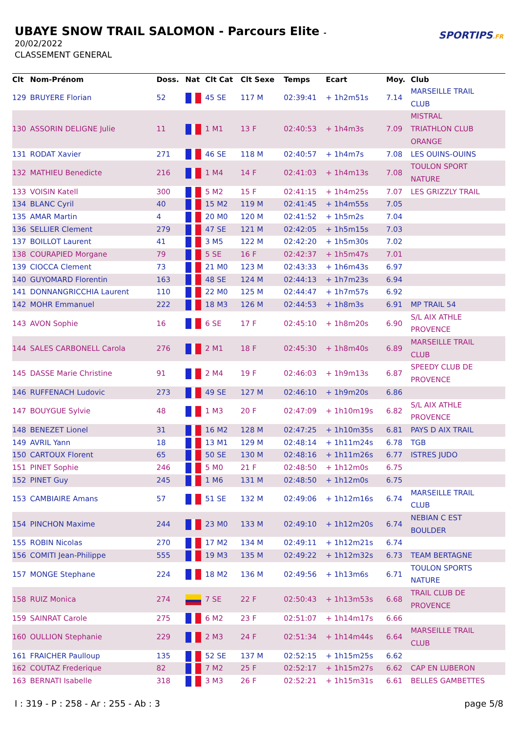UBAYE SNOW TRAIL SALOMON - Parcours Elite -
20/02/2022
CLASSEMENT GENERAL
SPORTIPS.FR
| Clt | Nom-Prénom | Doss. | Nat | Clt Cat | Clt Sexe | Temps | Ecart | Moy. | Club |
| --- | --- | --- | --- | --- | --- | --- | --- | --- | --- |
| 129 | BRUYERE Florian | 52 | | 45 SE | 117 M | 02:39:41 | + 1h2m51s | 7.14 | MARSEILLE TRAIL CLUB |
| 130 | ASSORIN DELIGNE Julie | 11 | | 1 M1 | 13 F | 02:40:53 | + 1h4m3s | 7.09 | MISTRAL TRIATHLON CLUB ORANGE |
| 131 | RODAT Xavier | 271 | | 46 SE | 118 M | 02:40:57 | + 1h4m7s | 7.08 | LES OUINS-OUINS |
| 132 | MATHIEU Benedicte | 216 | | 1 M4 | 14 F | 02:41:03 | + 1h4m13s | 7.08 | TOULON SPORT NATURE |
| 133 | VOISIN Katell | 300 | | 5 M2 | 15 F | 02:41:15 | + 1h4m25s | 7.07 | LES GRIZZLY TRAIL |
| 134 | BLANC Cyril | 40 | | 15 M2 | 119 M | 02:41:45 | + 1h4m55s | 7.05 | |
| 135 | AMAR Martin | 4 | | 20 M0 | 120 M | 02:41:52 | + 1h5m2s | 7.04 | |
| 136 | SELLIER Clement | 279 | | 47 SE | 121 M | 02:42:05 | + 1h5m15s | 7.03 | |
| 137 | BOILLOT Laurent | 41 | | 3 M5 | 122 M | 02:42:20 | + 1h5m30s | 7.02 | |
| 138 | COURAPIED Morgane | 79 | | 5 SE | 16 F | 02:42:37 | + 1h5m47s | 7.01 | |
| 139 | CIOCCA Clement | 73 | | 21 M0 | 123 M | 02:43:33 | + 1h6m43s | 6.97 | |
| 140 | GUYOMARD Florentin | 163 | | 48 SE | 124 M | 02:44:13 | + 1h7m23s | 6.94 | |
| 141 | DONNANGRICCHIA Laurent | 110 | | 22 M0 | 125 M | 02:44:47 | + 1h7m57s | 6.92 | |
| 142 | MOHR Emmanuel | 222 | | 18 M3 | 126 M | 02:44:53 | + 1h8m3s | 6.91 | MP TRAIL 54 |
| 143 | AVON Sophie | 16 | | 6 SE | 17 F | 02:45:10 | + 1h8m20s | 6.90 | S/L AIX ATHLE PROVENCE |
| 144 | SALES CARBONELL Carola | 276 | | 2 M1 | 18 F | 02:45:30 | + 1h8m40s | 6.89 | MARSEILLE TRAIL CLUB |
| 145 | DASSE Marie Christine | 91 | | 2 M4 | 19 F | 02:46:03 | + 1h9m13s | 6.87 | SPEEDY CLUB DE PROVENCE |
| 146 | RUFFENACH Ludovic | 273 | | 49 SE | 127 M | 02:46:10 | + 1h9m20s | 6.86 | |
| 147 | BOUYGUE Sylvie | 48 | | 1 M3 | 20 F | 02:47:09 | + 1h10m19s | 6.82 | S/L AIX ATHLE PROVENCE |
| 148 | BENEZET Lionel | 31 | | 16 M2 | 128 M | 02:47:25 | + 1h10m35s | 6.81 | PAYS D AIX TRAIL |
| 149 | AVRIL Yann | 18 | | 13 M1 | 129 M | 02:48:14 | + 1h11m24s | 6.78 | TGB |
| 150 | CARTOUX Florent | 65 | | 50 SE | 130 M | 02:48:16 | + 1h11m26s | 6.77 | ISTRES JUDO |
| 151 | PINET Sophie | 246 | | 5 M0 | 21 F | 02:48:50 | + 1h12m0s | 6.75 | |
| 152 | PINET Guy | 245 | | 1 M6 | 131 M | 02:48:50 | + 1h12m0s | 6.75 | |
| 153 | CAMBIAIRE Amans | 57 | | 51 SE | 132 M | 02:49:06 | + 1h12m16s | 6.74 | MARSEILLE TRAIL CLUB |
| 154 | PINCHON Maxime | 244 | | 23 M0 | 133 M | 02:49:10 | + 1h12m20s | 6.74 | NEBIAN C EST BOULDER |
| 155 | ROBIN Nicolas | 270 | | 17 M2 | 134 M | 02:49:11 | + 1h12m21s | 6.74 | |
| 156 | COMITI Jean-Philippe | 555 | | 19 M3 | 135 M | 02:49:22 | + 1h12m32s | 6.73 | TEAM BERTAGNE |
| 157 | MONGE Stephane | 224 | | 18 M2 | 136 M | 02:49:56 | + 1h13m6s | 6.71 | TOULON SPORTS NATURE |
| 158 | RUIZ Monica | 274 | | 7 SE | 22 F | 02:50:43 | + 1h13m53s | 6.68 | TRAIL CLUB DE PROVENCE |
| 159 | SAINRAT Carole | 275 | | 6 M2 | 23 F | 02:51:07 | + 1h14m17s | 6.66 | |
| 160 | OULLION Stephanie | 229 | | 2 M3 | 24 F | 02:51:34 | + 1h14m44s | 6.64 | MARSEILLE TRAIL CLUB |
| 161 | FRAICHER Paulloup | 135 | | 52 SE | 137 M | 02:52:15 | + 1h15m25s | 6.62 | |
| 162 | COUTAZ Frederique | 82 | | 7 M2 | 25 F | 02:52:17 | + 1h15m27s | 6.62 | CAP EN LUBERON |
| 163 | BERNATI Isabelle | 318 | | 3 M3 | 26 F | 02:52:21 | + 1h15m31s | 6.61 | BELLES GAMBETTES |
I : 319 - P : 258 - Ar : 255 - Ab : 3 page 5/8